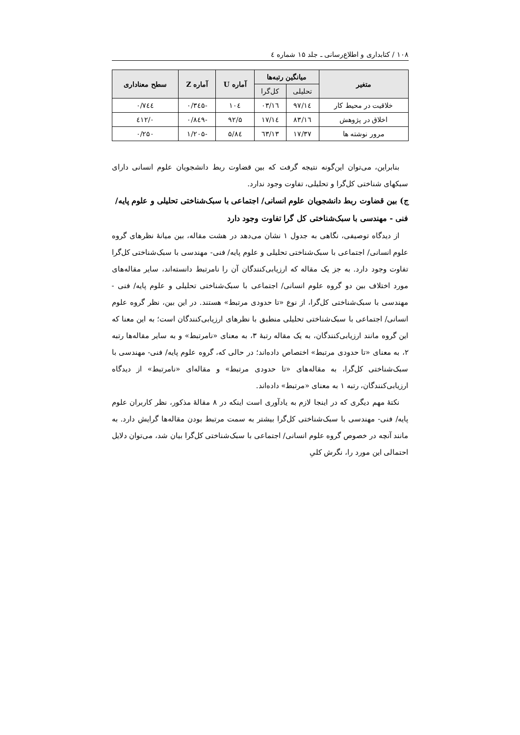۱۰۸ / کتابداری و اطلاع‌رسانی ـ جلد ۱۵ شماره ٤
| متغیر | میانگین رتبه‌ها | | آماره U | آماره Z | سطح معناداری |
| --- | --- | --- | --- | --- | --- |
| | تحلیلی | کل‌گرا | | | |
| خلاقیت در محیط کار | ۱٤/۹۷ | ۱٦/۰۳ | ۱۰٤ | -۰/۳٤۵ | ۰/۷٤٤ |
| اخلاق در پژوهش | ۱٦/۸۳ | ۱٤/۱۷ | ۹۲/۵ | -۰/۸٤۹ | ۰/٤۱۲ |
| مرور نوشته ها | ۱۷/۳۷ | ۱۳/٦۳ | ۸٤/۵ | -۱/۲۰۵ | ۰/۲۵۰ |
بنابراین، می‌توان این‌گونه نتیجه گرفت که بین قضاوت ربط دانشجویان علوم انسانی دارای سبکهای شناختی کل‌گرا و تحلیلی، تفاوت وجود ندارد.
ج) بین قضاوت ربط دانشجویان علوم انسانی/ اجتماعی با سبک‌شناختی تحلیلی و علوم پایه/ فنی - مهندسی با سبک‌شناختی کل گرا تفاوت وجود دارد
از دیدگاه توصیفی، نگاهی به جدول ۱ نشان می‌دهد در هشت مقاله، بین میانهٔ نظرهای گروه علوم انسانی/ اجتماعی با سبک‌شناختی تحلیلی و علوم پایه/ فنی- مهندسی با سبک‌شناختی کل‌گرا تفاوت وجود دارد. به جز یک مقاله که ارزیابی‌کنندگان آن را نامرتبط دانسته‌اند، سایر مقاله‌های مورد اختلاف بین دو گروه علوم انسانی/ اجتماعی با سبک‌شناختی تحلیلی و علوم پایه/ فنی - مهندسی با سبک‌شناختی کل‌گرا، از نوع «تا حدودی مرتبط» هستند. در این بین، نظر گروه علوم انسانی/ اجتماعی با سبک‌شناختی تحلیلی منطبق با نظرهای ارزیابی‌کنندگان است؛ به این معنا که این گروه مانند ارزیابی‌کنندگان، به یک مقاله رتبهٔ ۳، به معنای «نامرتبط» و به سایر مقاله‌ها رتبه ۲، به معنای «تا حدودی مرتبط» اختصاص داده‌اند؛ در حالی که، گروه علوم پایه/ فنی- مهندسی با سبک‌شناختی کل‌گرا، به مقاله‌های «تا حدودی مرتبط» و مقاله‌ای «نامرتبط» از دیدگاه ارزیابی‌کنندگان، رتبه ۱ به معنای «مرتبط» داده‌اند.
نکتهٔ مهم دیگری که در اینجا لازم به یادآوری است اینکه در ۸ مقالهٔ مذکور، نظر کاربران علوم پایه/ فنی- مهندسی با سبک‌شناختی کل‌گرا بیشتر به سمت مرتبط بودن مقاله‌ها گرایش دارد. به مانند آنچه در خصوص گروه علوم انسانی/ اجتماعی با سبک‌شناختی کل‌گرا بیان شد، می‌توان دلایل احتمالی این مورد را، نگرش کلیِ